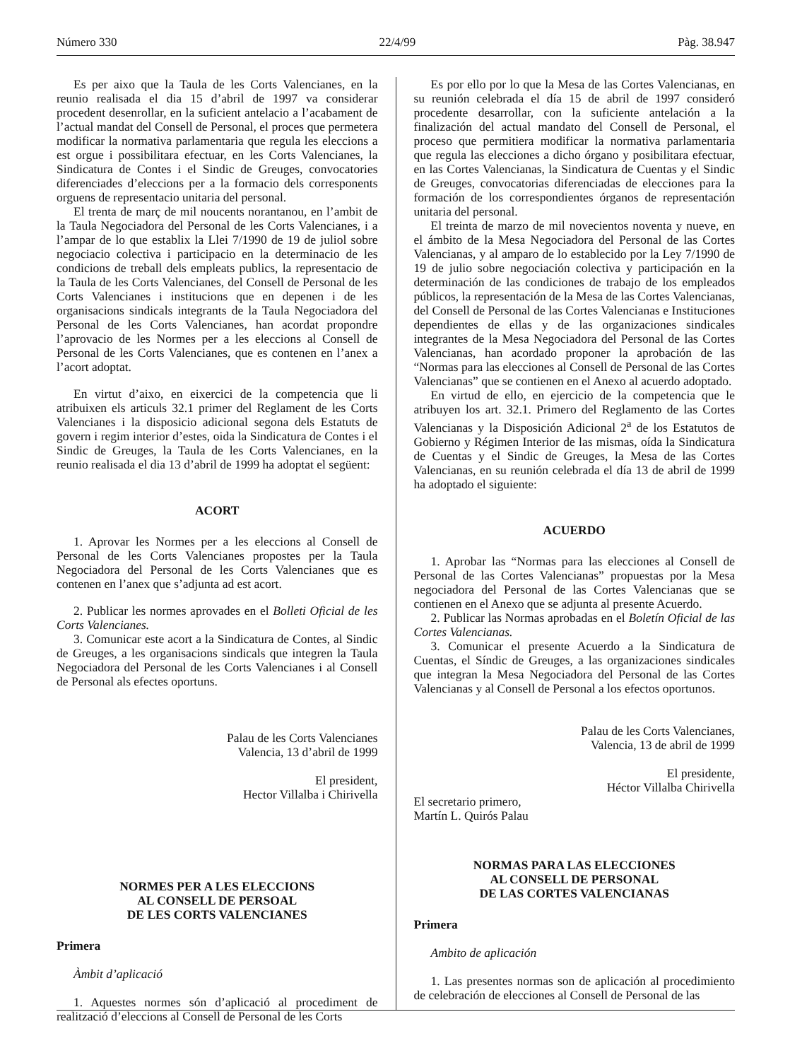Número 330 22/4/99 Pàg. 38.947
Es per aixo que la Taula de les Corts Valencianes, en la reunio realisada el dia 15 d’abril de 1997 va considerar procedent desenrollar, en la suficient antelacio a l’acabament de l’actual mandat del Consell de Personal, el proces que permetera modificar la normativa parlamentaria que regula les eleccions a est orgue i possibilitara efectuar, en les Corts Valencianes, la Sindicatura de Contes i el Sindic de Greuges, convocatories diferenciades d’eleccions per a la formacio dels corresponents orguens de representacio unitaria del personal.
El trenta de març de mil noucents norantanou, en l’ambit de la Taula Negociadora del Personal de les Corts Valencianes, i a l’ampar de lo que establix la Llei 7/1990 de 19 de juliol sobre negociacio colectiva i participacio en la determinacio de les condicions de treball dels empleats publics, la representacio de la Taula de les Corts Valencianes, del Consell de Personal de les Corts Valencianes i institucions que en depenen i de les organisacions sindicals integrants de la Taula Negociadora del Personal de les Corts Valencianes, han acordat propondre l’aprovacio de les Normes per a les eleccions al Consell de Personal de les Corts Valencianes, que es contenen en l’anex a l’acort adoptat.
En virtut d’aixo, en eixercici de la competencia que li atribuixen els articuls 32.1 primer del Reglament de les Corts Valencianes i la disposicio adicional segona dels Estatuts de govern i regim interior d’estes, oida la Sindicatura de Contes i el Sindic de Greuges, la Taula de les Corts Valencianes, en la reunio realisada el dia 13 d’abril de 1999 ha adoptat el següent:
ACORT
1. Aprovar les Normes per a les eleccions al Consell de Personal de les Corts Valencianes propostes per la Taula Negociadora del Personal de les Corts Valencianes que es contenen en l’anex que s’adjunta ad est acort.
2. Publicar les normes aprovades en el Bolleti Oficial de les Corts Valencianes.
3. Comunicar este acort a la Sindicatura de Contes, al Sindic de Greuges, a les organisacions sindicals que integren la Taula Negociadora del Personal de les Corts Valencianes i al Consell de Personal als efectes oportuns.
Palau de les Corts Valencianes
Valencia, 13 d’abril de 1999
El president,
Hector Villalba i Chirivella
NORMES PER A LES ELECCIONS
AL CONSELL DE PERSOAL
DE LES CORTS VALENCIANES
Primera
Àmbit d’aplicació
1. Aquestes normes són d’aplicació al procediment de realització d’eleccions al Consell de Personal de les Corts
Es por ello por lo que la Mesa de las Cortes Valencianas, en su reunión celebrada el día 15 de abril de 1997 consideró procedente desarrollar, con la suficiente antelación a la finalización del actual mandato del Consell de Personal, el proceso que permitiera modificar la normativa parlamentaria que regula las elecciones a dicho órgano y posibilitara efectuar, en las Cortes Valencianas, la Sindicatura de Cuentas y el Sindic de Greuges, convocatorias diferenciadas de elecciones para la formación de los correspondientes órganos de representación unitaria del personal.
El treinta de marzo de mil novecientos noventa y nueve, en el ámbito de la Mesa Negociadora del Personal de las Cortes Valencianas, y al amparo de lo establecido por la Ley 7/1990 de 19 de julio sobre negociación colectiva y participación en la determinación de las condiciones de trabajo de los empleados públicos, la representación de la Mesa de las Cortes Valencianas, del Consell de Personal de las Cortes Valencianas e Instituciones dependientes de ellas y de las organizaciones sindicales integrantes de la Mesa Negociadora del Personal de las Cortes Valencianas, han acordado proponer la aprobación de las “Normas para las elecciones al Consell de Personal de las Cortes Valencianas” que se contienen en el Anexo al acuerdo adoptado.
En virtud de ello, en ejercicio de la competencia que le atribuyen los art. 32.1. Primero del Reglamento de las Cortes Valencianas y la Disposición Adicional 2<sup>a</sup> de los Estatutos de Gobierno y Régimen Interior de las mismas, oída la Sindicatura de Cuentas y el Sindic de Greuges, la Mesa de las Cortes Valencianas, en su reunión celebrada el día 13 de abril de 1999 ha adoptado el siguiente:
ACUERDO
1. Aprobar las “Normas para las elecciones al Consell de Personal de las Cortes Valencianas” propuestas por la Mesa negociadora del Personal de las Cortes Valencianas que se contienen en el Anexo que se adjunta al presente Acuerdo.
2. Publicar las Normas aprobadas en el Boletín Oficial de las Cortes Valencianas.
3. Comunicar el presente Acuerdo a la Sindicatura de Cuentas, el Síndic de Greuges, a las organizaciones sindicales que integran la Mesa Negociadora del Personal de las Cortes Valencianas y al Consell de Personal a los efectos oportunos.
Palau de les Corts Valencianes,
Valencia, 13 de abril de 1999
El presidente,
Héctor Villalba Chirivella
El secretario primero,
Martín L. Quirós Palau
NORMAS PARA LAS ELECCIONES
AL CONSELL DE PERSONAL
DE LAS CORTES VALENCIANAS
Primera
Ambito de aplicación
1. Las presentes normas son de aplicación al procedimiento de celebración de elecciones al Consell de Personal de las